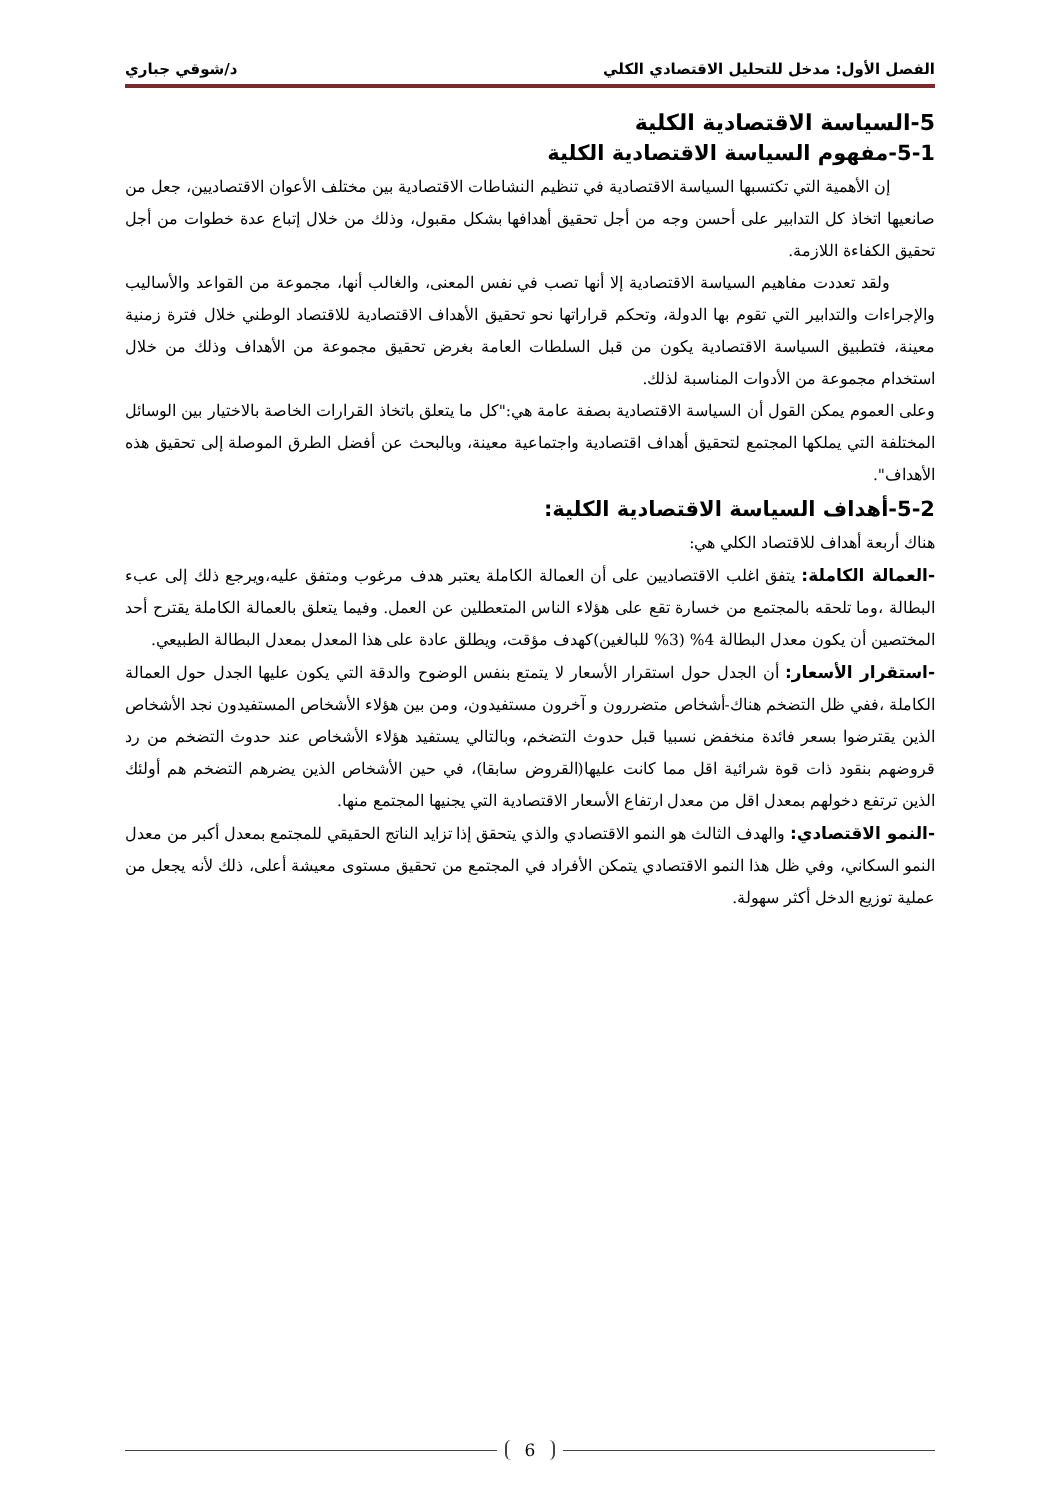الفصل الأول: مدخل للتحليل الاقتصادي الكلي د/شوقي جباري
5-السياسة الاقتصادية الكلية
5-1-مفهوم السياسة الاقتصادية الكلية
إن الأهمية التي تكتسبها السياسة الاقتصادية في تنظيم النشاطات الاقتصادية بين مختلف الأعوان الاقتصاديين، جعل من صانعيها اتخاذ كل التدابير على أحسن وجه من أجل تحقيق أهدافها بشكل مقبول، وذلك من خلال إتباع عدة خطوات من أجل تحقيق الكفاءة اللازمة.
ولقد تعددت مفاهيم السياسة الاقتصادية إلا أنها تصب في نفس المعنى، والغالب أنها، مجموعة من القواعد والأساليب والإجراءات والتدابير التي تقوم بها الدولة، وتحكم قراراتها نحو تحقيق الأهداف الاقتصادية للاقتصاد الوطني خلال فترة زمنية معينة، فتطبيق السياسة الاقتصادية يكون من قبل السلطات العامة بغرض تحقيق مجموعة من الأهداف وذلك من خلال استخدام مجموعة من الأدوات المناسبة لذلك.
وعلى العموم يمكن القول أن السياسة الاقتصادية بصفة عامة هي:"كل ما يتعلق باتخاذ القرارات الخاصة بالاختيار بين الوسائل المختلفة التي يملكها المجتمع لتحقيق أهداف اقتصادية واجتماعية معينة، وبالبحث عن أفضل الطرق الموصلة إلى تحقيق هذه الأهداف".
5-2-أهداف السياسة الاقتصادية الكلية:
هناك أربعة أهداف للاقتصاد الكلي هي:
-العمالة الكاملة: يتفق اغلب الاقتصاديين على أن العمالة الكاملة يعتبر هدف مرغوب ومتفق عليه،ويرجع ذلك إلى عبء البطالة ،وما تلحقه بالمجتمع من خسارة تقع على هؤلاء الناس المتعطلين عن العمل. وفيما يتعلق بالعمالة الكاملة يقترح أحد المختصين أن يكون معدل البطالة 4% (3% للبالغين)كهدف مؤقت، ويطلق عادة على هذا المعدل بمعدل البطالة الطبيعي.
-استقرار الأسعار: أن الجدل حول استقرار الأسعار لا يتمتع بنفس الوضوح والدقة التي يكون عليها الجدل حول العمالة الكاملة ،ففي ظل التضخم هناك-أشخاص متضررون و آخرون مستفيدون، ومن بين هؤلاء الأشخاص المستفيدون نجد الأشخاص الذين يقترضوا بسعر فائدة منخفض نسبيا قبل حدوث التضخم، وبالتالي يستفيد هؤلاء الأشخاص عند حدوث التضخم من رد قروضهم بنقود ذات قوة شرائية اقل مما كانت عليها(القروض سابقا)، في حين الأشخاص الذين يضرهم التضخم هم أولئك الذين ترتفع دخولهم بمعدل اقل من معدل ارتفاع الأسعار الاقتصادية التي يجنيها المجتمع منها.
-النمو الاقتصادي: والهدف الثالث هو النمو الاقتصادي والذي يتحقق إذا تزايد الناتج الحقيقي للمجتمع بمعدل أكبر من معدل النمو السكاني، وفي ظل هذا النمو الاقتصادي يتمكن الأفراد في المجتمع من تحقيق مستوى معيشة أعلى، ذلك لأنه يجعل من عملية توزيع الدخل أكثر سهولة.
6